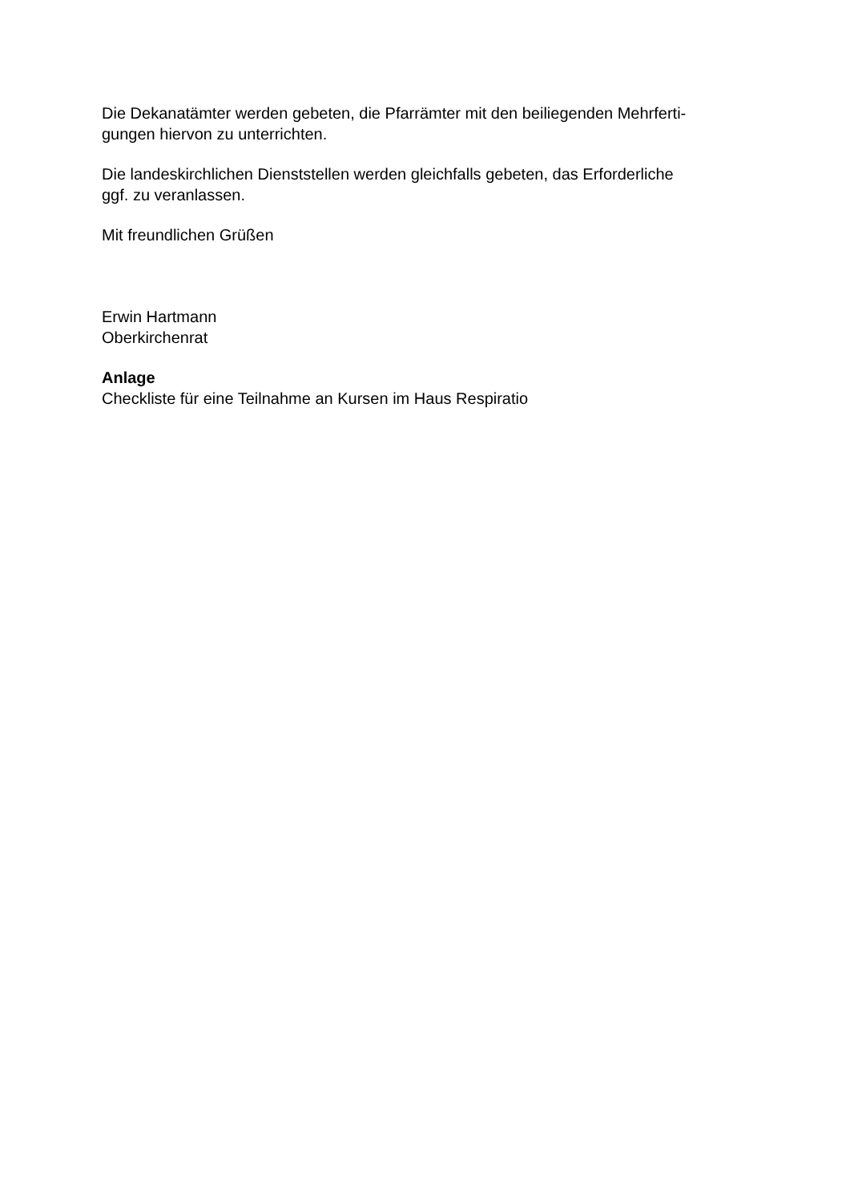Die Dekanatämter werden gebeten, die Pfarrämter mit den beiliegenden Mehrferti-
gungen hiervon zu unterrichten.
Die landeskirchlichen Dienststellen werden gleichfalls gebeten, das Erforderliche
ggf. zu veranlassen.
Mit freundlichen Grüßen
Erwin Hartmann
Oberkirchenrat
Anlage
Checkliste für eine Teilnahme an Kursen im Haus Respiratio